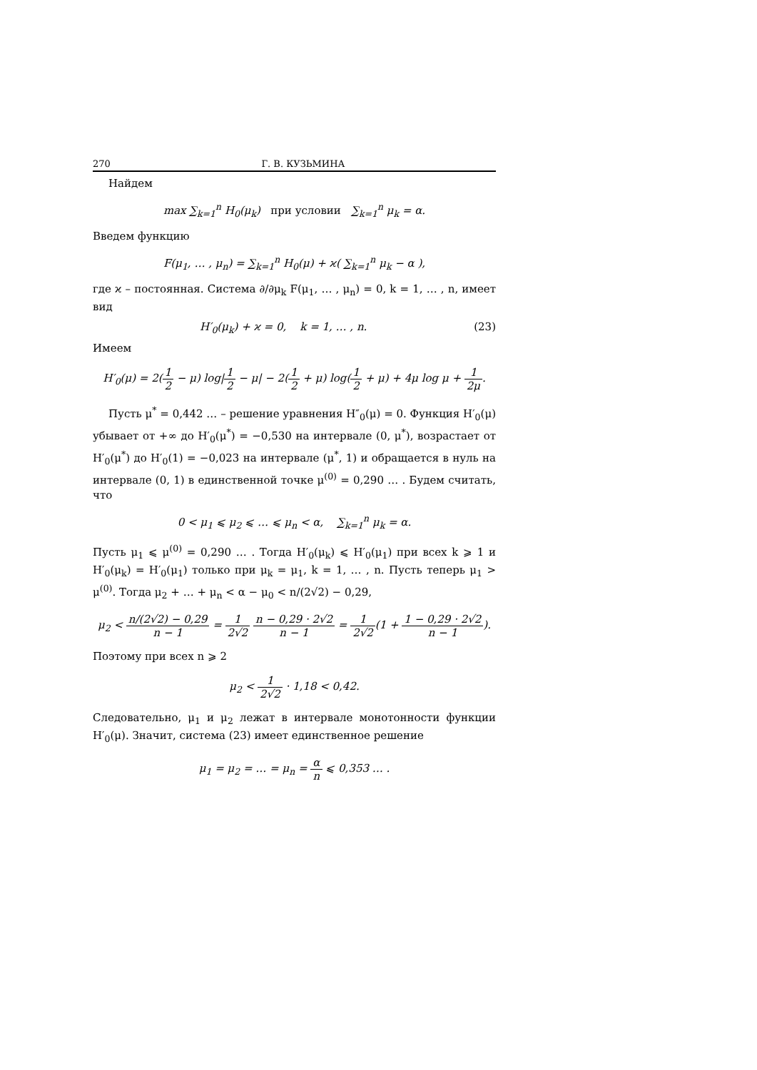270 Г. В. КУЗЬМИНА
Найдем
max ∑<sub>k=1</sub><sup>n</sup> H<sub>0</sub>(μ<sub>k</sub>) при условии ∑<sub>k=1</sub><sup>n</sup> μ<sub>k</sub> = α.
Введем функцию
F(μ<sub>1</sub>, … , μ<sub>n</sub>) = ∑<sub>k=1</sub><sup>n</sup> H<sub>0</sub>(μ) + ϰ( ∑<sub>k=1</sub><sup>n</sup> μ<sub>k</sub> − α ),
где ϰ – постоянная. Система ∂/∂μ<sub>k</sub> F(μ<sub>1</sub>, … , μ<sub>n</sub>) = 0, k = 1, … , n, имеет вид
H′<sub>0</sub>(μ<sub>k</sub>) + ϰ = 0, k = 1, … , n. (23)
Имеем
H′<sub>0</sub>(μ) = 2(1 2 − μ) log|1 2 − μ| − 2(1 2 + μ) log(1 2 + μ) + 4μ log μ + 1 2μ.
Пусть μ<sup>*</sup> = 0,442 … – решение уравнения H″<sub>0</sub>(μ) = 0. Функция H′<sub>0</sub>(μ) убывает от +∞ до H′<sub>0</sub>(μ<sup>*</sup>) = −0,530 на интервале (0, μ<sup>*</sup>), возрастает от H′<sub>0</sub>(μ<sup>*</sup>) до H′<sub>0</sub>(1) = −0,023 на интервале (μ<sup>*</sup>, 1) и обращается в нуль на интервале (0, 1) в единственной точке μ<sup>(0)</sup> = 0,290 … . Будем считать, что
0 < μ<sub>1</sub> ⩽ μ<sub>2</sub> ⩽ … ⩽ μ<sub>n</sub> < α, ∑<sub>k=1</sub><sup>n</sup> μ<sub>k</sub> = α.
Пусть μ<sub>1</sub> ⩽ μ<sup>(0)</sup> = 0,290 … . Тогда H′<sub>0</sub>(μ<sub>k</sub>) ⩽ H′<sub>0</sub>(μ<sub>1</sub>) при всех k ⩾ 1 и H′<sub>0</sub>(μ<sub>k</sub>) = H′<sub>0</sub>(μ<sub>1</sub>) только при μ<sub>k</sub> = μ<sub>1</sub>, k = 1, … , n. Пусть теперь μ<sub>1</sub> > μ<sup>(0)</sup>. Тогда μ<sub>2</sub> + … + μ<sub>n</sub> < α − μ<sub>0</sub> < n/(2√2) − 0,29,
μ<sub>2</sub> < n/(2√2) − 0,29 n − 1 = 1 2√2 n − 0,29 · 2√2 n − 1 = 1 2√2(1 + 1 − 0,29 · 2√2 n − 1).
Поэтому при всех n ⩾ 2
μ<sub>2</sub> < 1 2√2 · 1,18 < 0,42.
Следовательно, μ<sub>1</sub> и μ<sub>2</sub> лежат в интервале монотонности функции H′<sub>0</sub>(μ). Значит, система (23) имеет единственное решение
μ<sub>1</sub> = μ<sub>2</sub> = … = μ<sub>n</sub> = α n ⩽ 0,353 … .